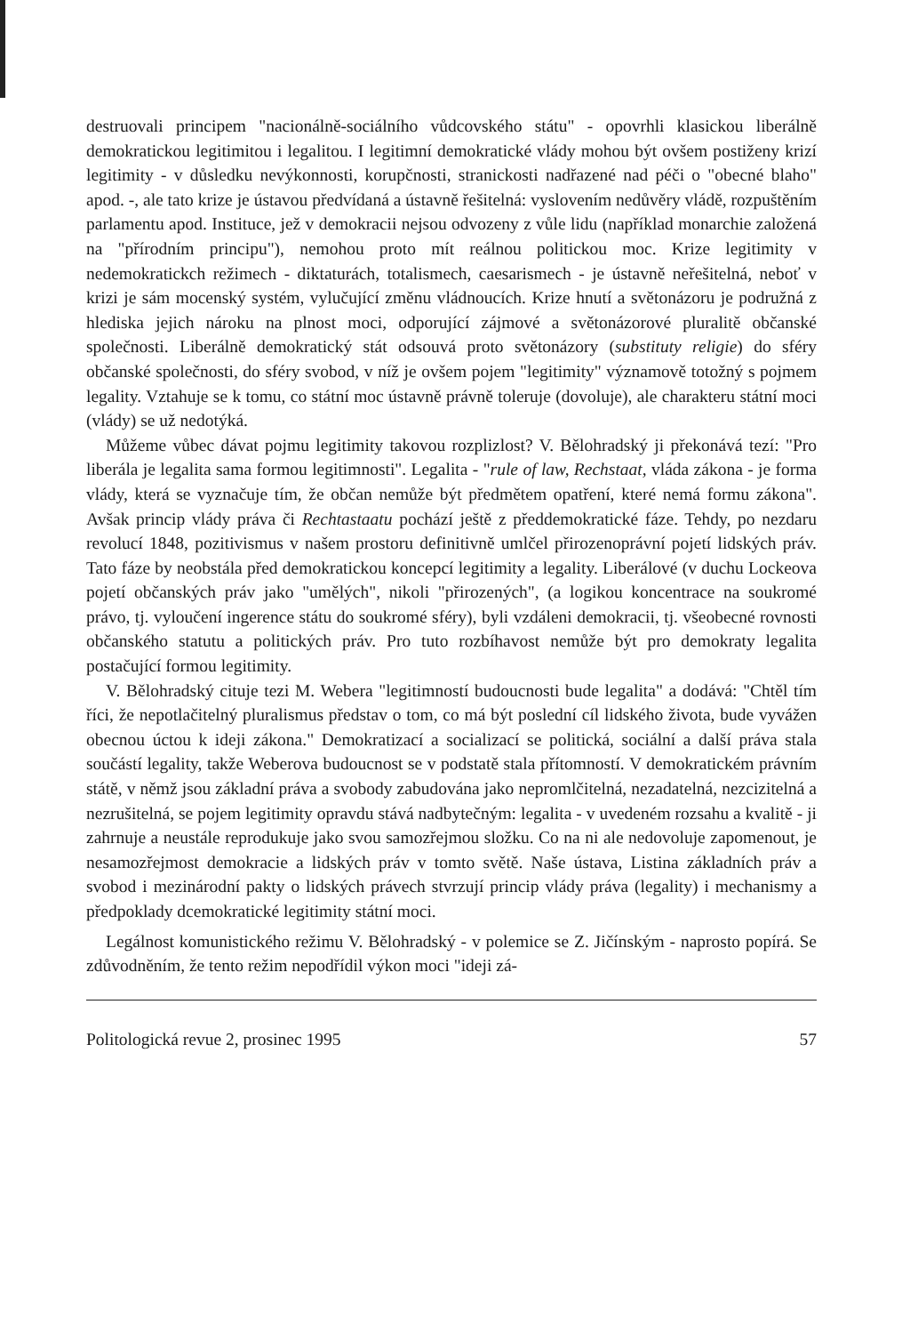destruovali principem "nacionálně-sociálního vůdcovského státu" - opovrhli klasickou liberálně demokratickou legitimitou i legalitou. I legitimní demokratické vlády mohou být ovšem postiženy krizí legitimity - v důsledku nevýkonnosti, korupčnosti, stranickosti nadřazené nad péči o "obecné blaho" apod. -, ale tato krize je ústavou předvídaná a ústavně řešitelná: vyslovením nedůvěry vládě, rozpuštěním parlamentu apod. Instituce, jež v demokracii nejsou odvozeny z vůle lidu (například monarchie založená na "přírodním principu"), nemohou proto mít reálnou politickou moc. Krize legitimity v nedemokratickch režimech - diktaturách, totalismech, caesarismech - je ústavně neřešitelná, neboť v krizi je sám mocenský systém, vylučující změnu vládnoucích. Krize hnutí a světonázoru je podružná z hlediska jejich nároku na plnost moci, odporující zájmové a světonázorové pluralitě občanské společnosti. Liberálně demokratický stát odsouvá proto světonázory (substituty religie) do sféry občanské společnosti, do sféry svobod, v níž je ovšem pojem "legitimity" významově totožný s pojmem legality. Vztahuje se k tomu, co státní moc ústavně právně toleruje (dovoluje), ale charakteru státní moci (vlády) se už nedotýká.
Můžeme vůbec dávat pojmu legitimity takovou rozplizlost? V. Bělohradský ji překonává tezí: "Pro liberála je legalita sama formou legitimnosti". Legalita - "rule of law, Rechstaat, vláda zákona - je forma vlády, která se vyznačuje tím, že občan nemůže být předmětem opatření, které nemá formu zákona". Avšak princip vlády práva či Rechtastaatu pochází ještě z předdemokratické fáze. Tehdy, po nezdaru revolucí 1848, pozitivismus v našem prostoru definitivně umlčel přirozenoprávní pojetí lidských práv. Tato fáze by neobstála před demokratickou koncepcí legitimity a legality. Liberálové (v duchu Lockeova pojetí občanských práv jako "umělých", nikoli "přirozených", (a logikou koncentrace na soukromé právo, tj. vyloučení ingerence státu do soukromé sféry), byli vzdáleni demokracii, tj. všeobecné rovnosti občanského statutu a politických práv. Pro tuto rozbíhavost nemůže být pro demokraty legalita postačující formou legitimity.
V. Bělohradský cituje tezi M. Webera "legitimností budoucnosti bude legalita" a dodává: "Chtěl tím říci, že nepotlačitelný pluralismus představ o tom, co má být poslední cíl lidského života, bude vyvážen obecnou úctou k ideji zákona." Demokratizací a socializací se politická, sociální a další práva stala součástí legality, takže Weberova budoucnost se v podstatě stala přítomností. V demokratickém právním státě, v němž jsou základní práva a svobody zabudována jako nepromlčitelná, nezadatelná, nezcizitelná a nezrušitelná, se pojem legitimity opravdu stává nadbytečným: legalita - v uvedeném rozsahu a kvalitě - ji zahrnuje a neustále reprodukuje jako svou samozřejmou složku. Co na ni ale nedovoluje zapomenout, je nesamozřejmost demokracie a lidských práv v tomto světě. Naše ústava, Listina základních práv a svobod i mezinárodní pakty o lidských právech stvrzují princip vlády práva (legality) i mechanismy a předpoklady dcemokratické legitimity státní moci.
Legálnost komunistického režimu V. Bělohradský - v polemice se Z. Jičínským - naprosto popírá. Se zdůvodněním, že tento režim nepodřídil výkon moci "ideji zá-
Politologická revue 2, prosinec 1995 57